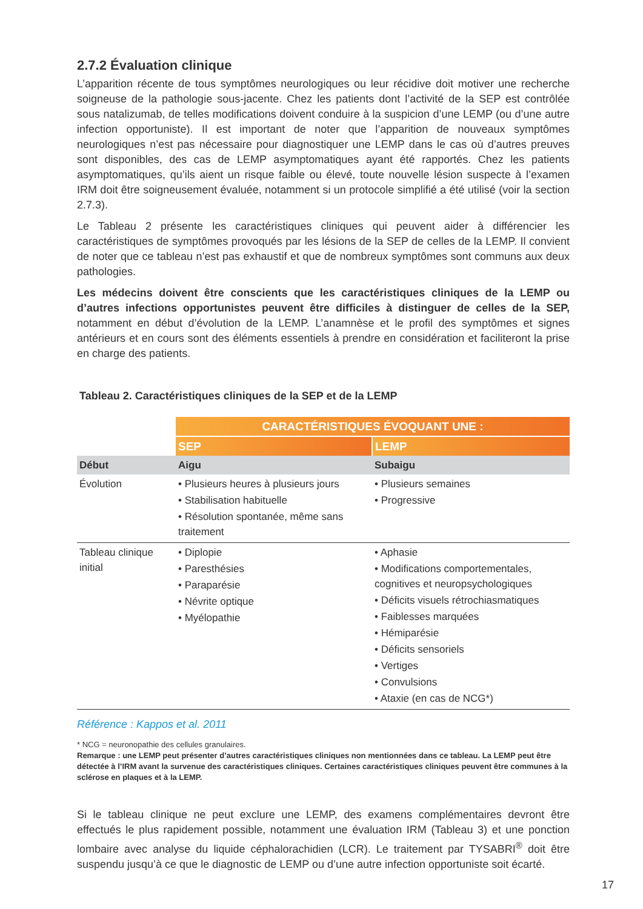2.7.2 Évaluation clinique
L’apparition récente de tous symptômes neurologiques ou leur récidive doit motiver une recherche soigneuse de la pathologie sous-jacente. Chez les patients dont l’activité de la SEP est contrôlée sous natalizumab, de telles modifications doivent conduire à la suspicion d’une LEMP (ou d’une autre infection opportuniste). Il est important de noter que l’apparition de nouveaux symptômes neurologiques n’est pas nécessaire pour diagnostiquer une LEMP dans le cas où d’autres preuves sont disponibles, des cas de LEMP asymptomatiques ayant été rapportés. Chez les patients asymptomatiques, qu’ils aient un risque faible ou élevé, toute nouvelle lésion suspecte à l’examen IRM doit être soigneusement évaluée, notamment si un protocole simplifié a été utilisé (voir la section 2.7.3).
Le Tableau 2 présente les caractéristiques cliniques qui peuvent aider à différencier les caractéristiques de symptômes provoqués par les lésions de la SEP de celles de la LEMP. Il convient de noter que ce tableau n’est pas exhaustif et que de nombreux symptômes sont communs aux deux pathologies.
Les médecins doivent être conscients que les caractéristiques cliniques de la LEMP ou d’autres infections opportunistes peuvent être difficiles à distinguer de celles de la SEP, notamment en début d’évolution de la LEMP. L’anamnèse et le profil des symptômes et signes antérieurs et en cours sont des éléments essentiels à prendre en considération et faciliteront la prise en charge des patients.
Tableau 2. Caractéristiques cliniques de la SEP et de la LEMP
| | CARACTÉRISTIQUES ÉVOQUANT UNE : | |
| | SEP | LEMP |
| Début | Aigu | Subaigu |
| Évolution | • Plusieurs heures à plusieurs jours • Stabilisation habituelle • Résolution spontanée, même sans traitement | • Plusieurs semaines • Progressive |
| Tableau clinique initial | • Diplopie • Paresthésies • Paraparésie • Névrite optique • Myélopathie | • Aphasie • Modifications comportementales, cognitives et neuropsychologiques • Déficits visuels rétrochiasmatiques • Faiblesses marquées • Hémiparésie • Déficits sensoriels • Vertiges • Convulsions • Ataxie (en cas de NCG*) |
Référence : Kappos et al. 2011
* NCG = neuronopathie des cellules granulaires.
Remarque : une LEMP peut présenter d’autres caractéristiques cliniques non mentionnées dans ce tableau. La LEMP peut être détectée à l’IRM avant la survenue des caractéristiques cliniques. Certaines caractéristiques cliniques peuvent être communes à la sclérose en plaques et à la LEMP.
Si le tableau clinique ne peut exclure une LEMP, des examens complémentaires devront être effectués le plus rapidement possible, notamment une évaluation IRM (Tableau 3) et une ponction lombaire avec analyse du liquide céphalorachidien (LCR). Le traitement par TYSABRI<sup>®</sup> doit être suspendu jusqu’à ce que le diagnostic de LEMP ou d’une autre infection opportuniste soit écarté.
17